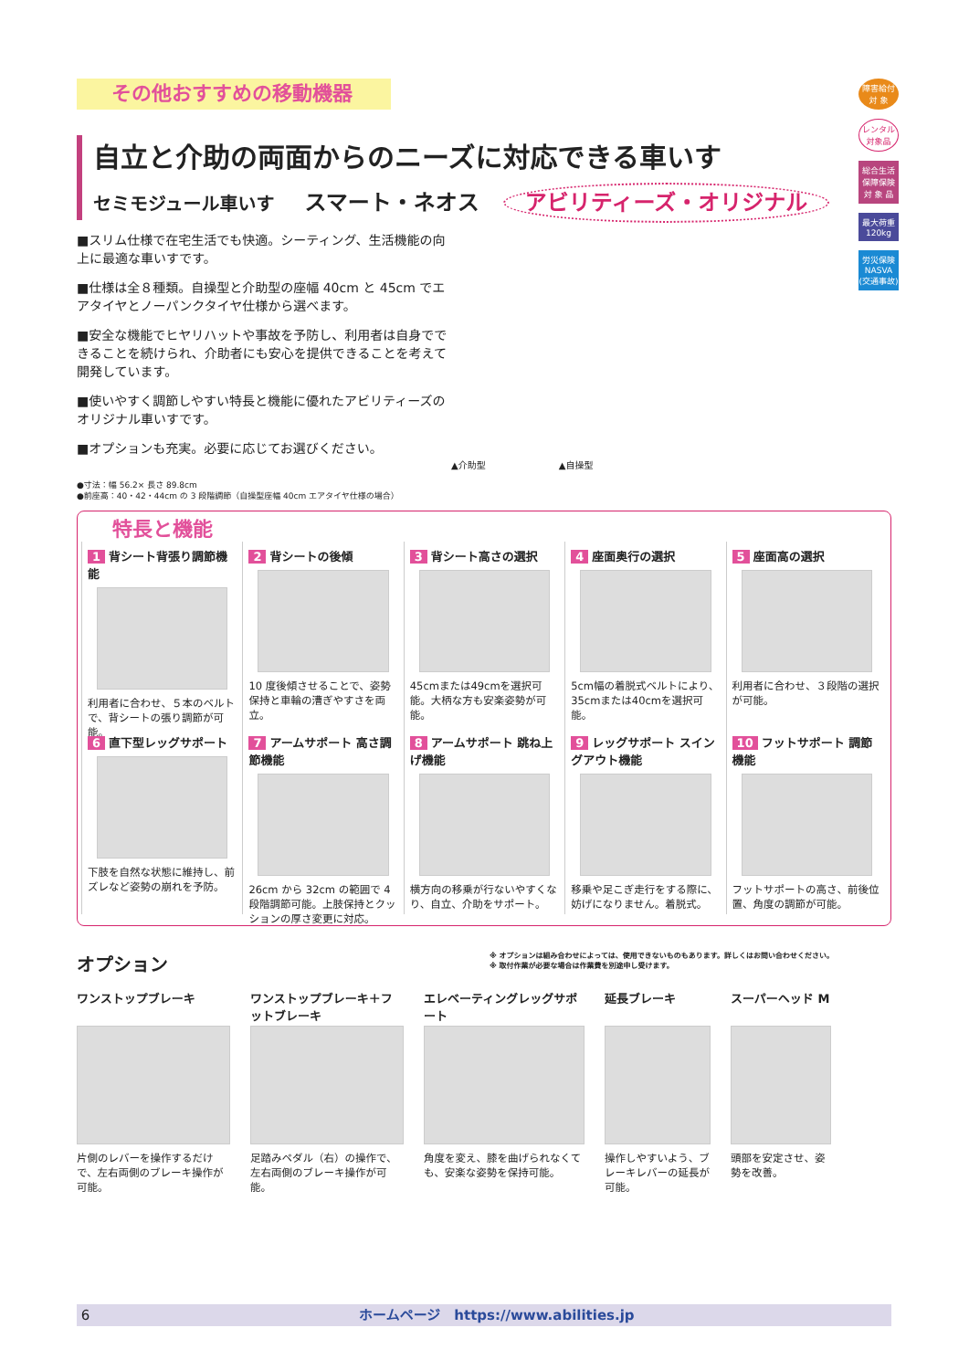その他おすすめの移動機器
自立と介助の両面からのニーズに対応できる車いす
セミモジュール車いす スマート・ネオス アビリティーズ・オリジナル
■スリム仕様で在宅生活でも快適。シーティング、生活機能の向上に最適な車いすです。
■仕様は全８種類。自操型と介助型の座幅 40cm と 45cm でエアタイヤとノーパンクタイヤ仕様から選べます。
■安全な機能でヒヤリハットや事故を予防し、利用者は自身でできることを続けられ、介助者にも安心を提供できることを考えて開発しています。
■使いやすく調節しやすい特長と機能に優れたアビリティーズのオリジナル車いすです。
■オプションも充実。必要に応じてお選びください。
●寸法：幅 56.2× 長さ 89.8cm
●前座高：40・42・44cm の 3 段階調節（自操型座幅 40cm エアタイヤ仕様の場合）
▲介助型　　　　　　　　▲自操型
障害給付 対 象
レンタル対象品
総合生活保障保険 対 象 品
最大荷重 120kg
労災保険 NASVA (交通事故)
特長と機能
1 背シート背張り調節機能
利用者に合わせ、５本のベルトで、背シートの張り調節が可能。
2 背シートの後傾
10 度後傾させることで、姿勢保持と車輪の漕ぎやすさを両立。
3 背シート高さの選択
45cmまたは49cmを選択可能。大柄な方も安楽姿勢が可能。
4 座面奥行の選択
5cm幅の着脱式ベルトにより、35cmまたは40cmを選択可能。
5 座面高の選択
利用者に合わせ、３段階の選択が可能。
6 直下型レッグサポート
下肢を自然な状態に維持し、前ズレなど姿勢の崩れを予防。
7 アームサポート 高さ調節機能
26cm から 32cm の範囲で 4 段階調節可能。上肢保持とクッションの厚さ変更に対応。
8 アームサポート 跳ね上げ機能
横方向の移乗が行ないやすくなり、自立、介助をサポート。
9 レッグサポート スイングアウト機能
移乗や足こぎ走行をする際に、妨げになりません。着脱式。
10 フットサポート 調節機能
フットサポートの高さ、前後位置、角度の調節が可能。
オプション ※ オプションは組み合わせによっては、使用できないものもあります。詳しくはお問い合わせください。
※ 取付作業が必要な場合は作業費を別途申し受けます。
ワンストップブレーキ
片側のレバーを操作するだけで、左右両側のブレーキ操作が可能。
ワンストップブレーキ＋フットブレーキ
足踏みペダル（右）の操作で、左右両側のブレーキ操作が可能。
エレベーティングレッグサポート
角度を変え、膝を曲げられなくても、安楽な姿勢を保持可能。
延長ブレーキ
操作しやすいよう、ブレーキレバーの延長が可能。
スーパーヘッド M
頭部を安定させ、姿勢を改善。
6 ホームページ　https://www.abilities.jp